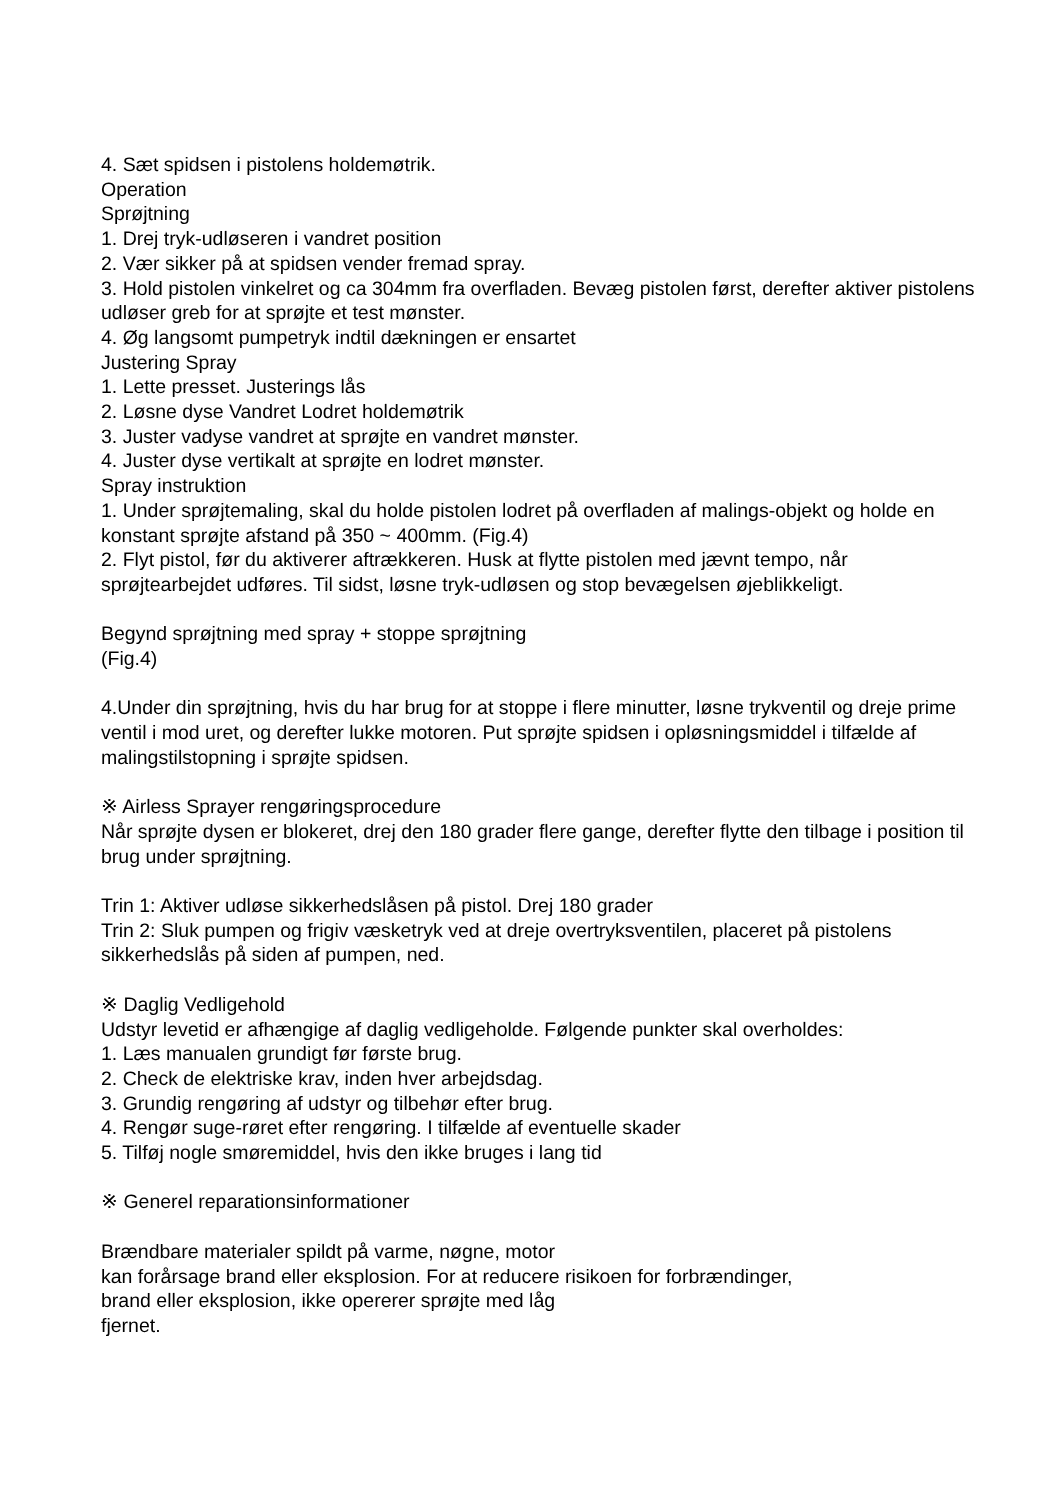4. Sæt spidsen i pistolens holdemøtrik.
Operation
Sprøjtning
1. Drej tryk-udløseren i vandret position
2. Vær sikker på at spidsen vender fremad spray.
3. Hold pistolen vinkelret og ca 304mm fra overfladen. Bevæg pistolen først, derefter aktiver pistolens udløser greb for at sprøjte et test mønster.
4. Øg langsomt pumpetryk indtil dækningen er ensartet
Justering Spray
1. Lette presset. Justerings lås
2. Løsne dyse Vandret Lodret holdemøtrik
3. Juster vadyse vandret at sprøjte en vandret mønster.
4. Juster dyse vertikalt at sprøjte en lodret mønster.
Spray instruktion
1. Under sprøjtemaling, skal du holde pistolen lodret på overfladen af malings-objekt og holde en konstant sprøjte afstand på 350 ~ 400mm. (Fig.4)
2. Flyt pistol, før du aktiverer aftrækkeren. Husk at flytte pistolen med jævnt tempo, når sprøjtearbejdet udføres. Til sidst, løsne tryk-udløsen og stop bevægelsen øjeblikkeligt.
Begynd sprøjtning med spray + stoppe sprøjtning
(Fig.4)
4.Under din sprøjtning, hvis du har brug for at stoppe i flere minutter, løsne trykventil og dreje prime ventil i mod uret, og derefter lukke motoren. Put sprøjte spidsen i opløsningsmiddel i tilfælde af malingstilstopning i sprøjte spidsen.
※ Airless Sprayer rengøringsprocedure
Når sprøjte dysen er blokeret, drej den 180 grader flere gange, derefter flytte den tilbage i position til brug under sprøjtning.
Trin 1: Aktiver udløse sikkerhedslåsen på pistol. Drej 180 grader
Trin 2: Sluk pumpen og frigiv væsketryk ved at dreje overtryksventilen, placeret på pistolens sikkerhedslås på siden af pumpen, ned.
※ Daglig Vedligehold
Udstyr levetid er afhængige af daglig vedligeholde. Følgende punkter skal overholdes:
1. Læs manualen grundigt før første brug.
2. Check de elektriske krav, inden hver arbejdsdag.
3. Grundig rengøring af udstyr og tilbehør efter brug.
4. Rengør suge-røret efter rengøring. I tilfælde af eventuelle skader
5. Tilføj nogle smøremiddel, hvis den ikke bruges i lang tid
※ Generel reparationsinformationer
Brændbare materialer spildt på varme, nøgne, motor
kan forårsage brand eller eksplosion. For at reducere risikoen for forbrændinger,
brand eller eksplosion, ikke opererer sprøjte med låg
fjernet.